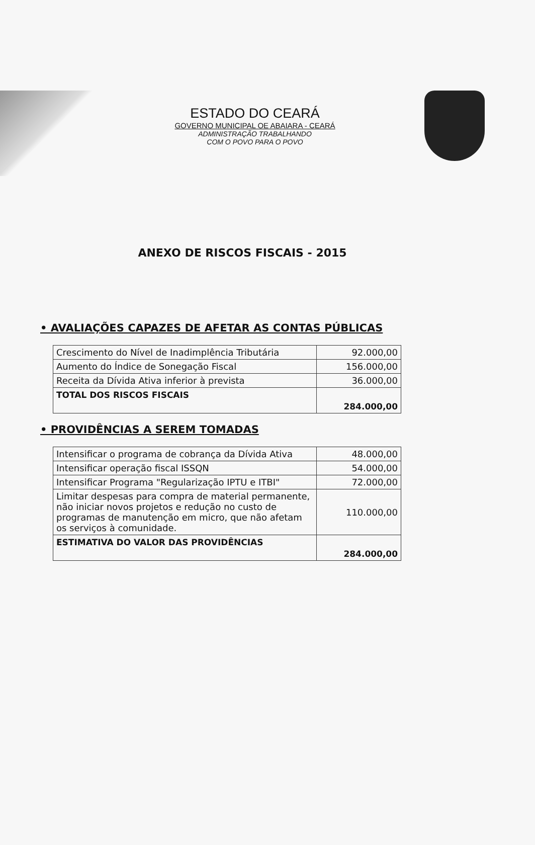ESTADO DO CEARÁ
GOVERNO MUNICIPAL OE ABAIARA - CEARÁ
ADMINISTRAÇÃO TRABALHANDO
COM O POVO PARA O POVO
ANEXO DE RISCOS FISCAIS - 2015
• AVALIAÇÕES CAPAZES DE AFETAR AS CONTAS PÚBLICAS
| Crescimento do Nível de Inadimplência Tributária | 92.000,00 |
| Aumento do Índice de Sonegação Fiscal | 156.000,00 |
| Receita da Dívida Ativa inferior à prevista | 36.000,00 |
| TOTAL DOS RISCOS FISCAIS | 284.000,00 |
• PROVIDÊNCIAS A SEREM TOMADAS
| Intensificar o programa de cobrança da Dívida Ativa | 48.000,00 |
| Intensificar operação fiscal ISSQN | 54.000,00 |
| Intensificar Programa "Regularização IPTU e ITBI" | 72.000,00 |
| Limitar despesas para compra de material permanente, não iniciar novos projetos e redução no custo de programas de manutenção em micro, que não afetam os serviços à comunidade. | 110.000,00 |
| ESTIMATIVA DO VALOR DAS PROVIDÊNCIAS | 284.000,00 |